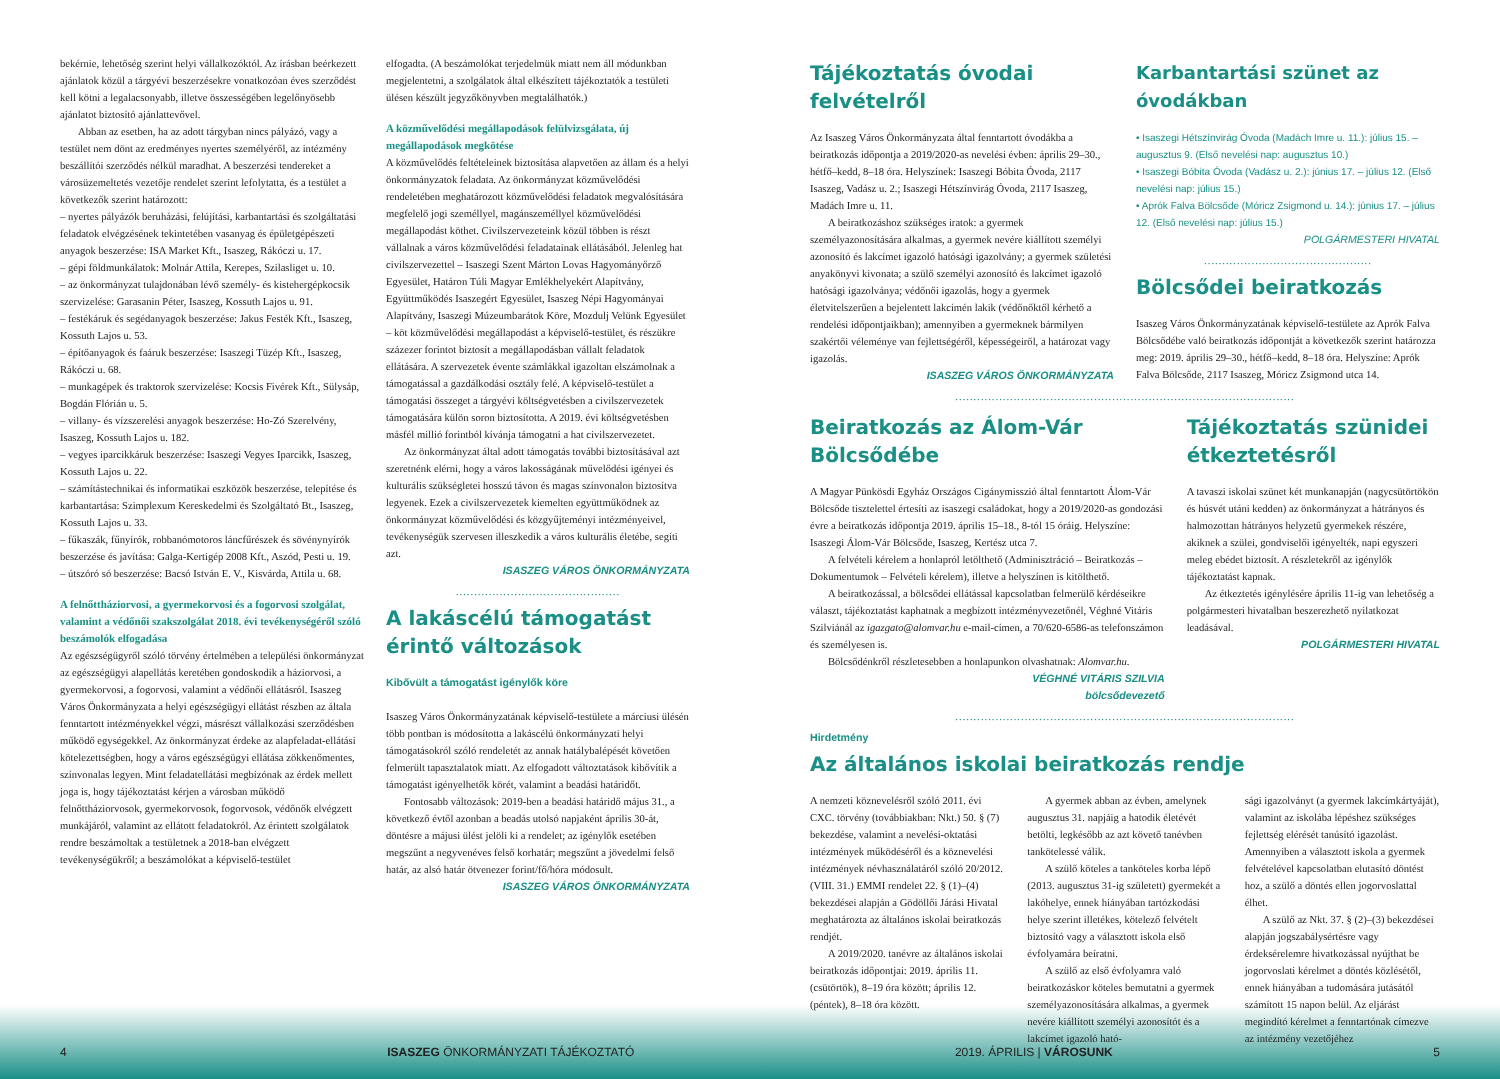bekérnie, lehetőség szerint helyi vállalkozóktól. Az írásban beérkezett ajánlatok közül a tárgyévi beszerzésekre vonatkozóan éves szerződést kell kötni a legalacsonyabb, illetve összességében legelőnyösebb ajánlatot biztosító ajánlattevővel.
Abban az esetben, ha az adott tárgyban nincs pályázó, vagy a testület nem dönt az eredményes nyertes személyéről, az intézmény beszállítói szerződés nélkül maradhat. A beszerzési tendereket a városüzemeltetés vezetője rendelet szerint lefolytatta, és a testület a következők szerint határozott:
– nyertes pályázók beruházási, felújítási, karbantartási és szolgáltatási feladatok elvégzésének tekintetében vasanyag és épületgépészeti anyagok beszerzése: ISA Market Kft., Isaszeg, Rákóczi u. 17.
– gépi földmunkálatok: Molnár Attila, Kerepes, Szilasliget u. 10.
– az önkormányzat tulajdonában lévő személy- és kistehergépkocsik szervizelése: Garasanin Péter, Isaszeg, Kossuth Lajos u. 91.
– festékáruk és segédanyagok beszerzése: Jakus Festék Kft., Isaszeg, Kossuth Lajos u. 53.
– építőanyagok és faáruk beszerzése: Isaszegi Tüzép Kft., Isaszeg, Rákóczi u. 68.
– munkagépek és traktorok szervizelése: Kocsis Fivérek Kft., Sülysáp, Bogdán Flórián u. 5.
– villany- és vízszerelési anyagok beszerzése: Ho-Zó Szerelvény, Isaszeg, Kossuth Lajos u. 182.
– vegyes iparcikkáruk beszerzése: Isaszegi Vegyes Iparcikk, Isaszeg, Kossuth Lajos u. 22.
– számítástechnikai és informatikai eszközök beszerzése, telepítése és karbantartása: Szimplexum Kereskedelmi és Szolgáltató Bt., Isaszeg, Kossuth Lajos u. 33.
– fűkaszák, fűnyírók, robbanómotoros láncfűrészek és sövénynyírók beszerzése és javítása: Galga-Kertigép 2008 Kft., Aszód, Pesti u. 19.
– útszóró só beszerzése: Bacsó István E. V., Kisvárda, Attila u. 68.
A felnőttháziorvosi, a gyermekorvosi és a fogorvosi szolgálat, valamint a védőnői szakszolgálat 2018. évi tevékenységéről szóló beszámolók elfogadása
Az egészségügyről szóló törvény értelmében a települési önkormányzat az egészségügyi alapellátás keretében gondoskodik a háziorvosi, a gyermekorvosi, a fogorvosi, valamint a védőnői ellátásról. Isaszeg Város Önkormányzata a helyi egészségügyi ellátást részben az általa fenntartott intézményekkel végzi, másrészt vállalkozási szerződésben működő egységekkel. Az önkormányzat érdeke az alapfeladat-ellátási kötelezettségben, hogy a város egészségügyi ellátása zökkenőmentes, színvonalas legyen. Mint feladatellátási megbízónak az érdek mellett joga is, hogy tájékoztatást kérjen a városban működő felnőttháziorvosok, gyermekorvosok, fogorvosok, védőnők elvégzett munkájáról, valamint az ellátott feladatokról. Az érintett szolgálatok rendre beszámoltak a testületnek a 2018-ban elvégzett tevékenységükről; a beszámolókat a képviselő-testület
elfogadta. (A beszámolókat terjedelmük miatt nem áll módunkban megjelentetni, a szolgálatok által elkészített tájékoztatók a testületi ülésen készült jegyzőkönyvben megtalálhatók.)
A közművelődési megállapodások felülvizsgálata, új megállapodások megkötése
A közművelődés feltételeinek biztosítása alapvetően az állam és a helyi önkormányzatok feladata. Az önkormányzat közművelődési rendeletében meghatározott közművelődési feladatok megvalósítására megfelelő jogi személlyel, magánszeméllyel közművelődési megállapodást köthet. Civilszervezeteink közül többen is részt vállalnak a város közművelődési feladatainak ellátásából. Jelenleg hat civilszervezettel – Isaszegi Szent Márton Lovas Hagyományőrző Egyesület, Határon Túli Magyar Emlékhelyekért Alapítvány, Együttműködés Isaszegért Egyesület, Isaszeg Népi Hagyományai Alapítvány, Isaszegi Múzeumbarátok Köre, Mozdulj Velünk Egyesület – köt közművelődési megállapodást a képviselő-testület, és részükre százezer forintot biztosít a megállapodásban vállalt feladatok ellátására. A szervezetek évente számlákkal igazoltan elszámolnak a támogatással a gazdálkodási osztály felé. A képviselő-testület a támogatási összeget a tárgyévi költségvetésben a civilszervezetek támogatására külön soron biztosította. A 2019. évi költségvetésben másfél millió forintból kívánja támogatni a hat civilszervezetet.
Az önkormányzat által adott támogatás további biztosításával azt szeretnénk elérni, hogy a város lakosságának művelődési igényei és kulturális szükségletei hosszú távon és magas színvonalon biztosítva legyenek. Ezek a civilszervezetek kiemelten együttműködnek az önkormányzat közművelődési és közgyűjteményi intézményeivel, tevékenységük szervesen illeszkedik a város kulturális életébe, segíti azt.
ISASZEG VÁROS ÖNKORMÁNYZATA
.............................................
A lakáscélú támogatást érintő változások
Kibővült a támogatást igénylők köre
Isaszeg Város Önkormányzatának képviselő-testülete a márciusi ülésén több pontban is módosította a lakáscélú önkormányzati helyi támogatásokról szóló rendeletét az annak hatálybalépését követően felmerült tapasztalatok miatt. Az elfogadott változtatások kibővítik a támogatást igényelhetők körét, valamint a beadási határidőt.
Fontosabb változások: 2019-ben a beadási határidő május 31., a következő évtől azonban a beadás utolsó napjaként április 30-át, döntésre a májusi ülést jelöli ki a rendelet; az igénylők esetében megszűnt a negyvenéves felső korhatár; megszűnt a jövedelmi felső határ, az alsó határ ötvenezer forint/fő/hóra módosult.
ISASZEG VÁROS ÖNKORMÁNYZATA
Tájékoztatás óvodai felvételről
Az Isaszeg Város Önkormányzata által fenntartott óvodákba a beiratkozás időpontja a 2019/2020-as nevelési évben: április 29–30., hétfő–kedd, 8–18 óra. Helyszínek: Isaszegi Bóbita Óvoda, 2117 Isaszeg, Vadász u. 2.; Isaszegi Hétszínvirág Óvoda, 2117 Isaszeg, Madách Imre u. 11.
A beiratkozáshoz szükséges iratok: a gyermek személyazonosítására alkalmas, a gyermek nevére kiállított személyi azonosító és lakcímet igazoló hatósági igazolvány; a gyermek születési anyakönyvi kivonata; a szülő személyi azonosító és lakcímet igazoló hatósági igazolványa; védőnői igazolás, hogy a gyermek életvitelszerűen a bejelentett lakcímén lakik (védőnőktől kérhető a rendelési időpontjaikban); amennyiben a gyermeknek bármilyen szakértői véleménye van fejlettségéről, képességeiről, a határozat vagy igazolás.
ISASZEG VÁROS ÖNKORMÁNYZATA
Karbantartási szünet az óvodákban
• Isaszegi Hétszínvirág Óvoda (Madách Imre u. 11.): július 15. – augusztus 9. (Első nevelési nap: augusztus 10.)
• Isaszegi Bóbita Óvoda (Vadász u. 2.): június 17. – július 12. (Első nevelési nap: július 15.)
• Aprók Falva Bölcsőde (Móricz Zsigmond u. 14.): június 17. – július 12. (Első nevelési nap: július 15.)
POLGÁRMESTERI HIVATAL
..............................................
Bölcsődei beiratkozás
Isaszeg Város Önkormányzatának képviselő-testülete az Aprók Falva Bölcsődébe való beiratkozás időpontját a következők szerint határozza meg: 2019. április 29–30., hétfő–kedd, 8–18 óra. Helyszíne: Aprók Falva Bölcsőde, 2117 Isaszeg, Móricz Zsigmond utca 14.
.............................................................................................
Beiratkozás az Álom-Vár Bölcsődébe
A Magyar Pünkösdi Egyház Országos Cigánymisszió által fenntartott Álom-Vár Bölcsőde tisztelettel értesíti az isaszegi családokat, hogy a 2019/2020-as gondozási évre a beiratkozás időpontja 2019. április 15–18., 8-tól 15 óráig. Helyszíne: Isaszegi Álom-Vár Bölcsőde, Isaszeg, Kertész utca 7.
A felvételi kérelem a honlapról letölthető (Adminisztráció – Beiratkozás – Dokumentumok – Felvételi kérelem), illetve a helyszínen is kitölthető.
A beiratkozással, a bölcsődei ellátással kapcsolatban felmerülő kérdéseikre választ, tájékoztatást kaphatnak a megbízott intézményvezetőnél, Véghné Vitáris Szilviánál az igazgato@alomvar.hu e-mail-címen, a 70/620-6586-as telefonszámon és személyesen is.
Bölcsődénkről részletesebben a honlapunkon olvashatnak: Alomvar.hu.
VÉGHNÉ VITÁRIS SZILVIA
bölcsődevezető
Tájékoztatás szünidei étkeztetésről
A tavaszi iskolai szünet két munkanapján (nagycsütörtökön és húsvét utáni kedden) az önkormányzat a hátrányos és halmozottan hátrányos helyzetű gyermekek részére, akiknek a szülei, gondviselői igényelték, napi egyszeri meleg ebédet biztosít. A részletekről az igénylők tájékoztatást kapnak.
Az étkeztetés igénylésére április 11-ig van lehetőség a polgármesteri hivatalban beszerezhető nyilatkozat leadásával.
POLGÁRMESTERI HIVATAL
.............................................................................................
Hirdetmény
Az általános iskolai beiratkozás rendje
A nemzeti köznevelésről szóló 2011. évi CXC. törvény (továbbiakban: Nkt.) 50. § (7) bekezdése, valamint a nevelési-oktatási intézmények működéséről és a köznevelési intézmények névhasználatáról szóló 20/2012. (VIII. 31.) EMMI rendelet 22. § (1)–(4) bekezdései alapján a Gödöllői Járási Hivatal meghatározta az általános iskolai beiratkozás rendjét.
A 2019/2020. tanévre az általános iskolai beiratkozás időpontjai: 2019. április 11. (csütörtök), 8–19 óra között; április 12. (péntek), 8–18 óra között.
A gyermek abban az évben, amelynek augusztus 31. napjáig a hatodik életévét betölti, legkésőbb az azt követő tanévben tankötelessé válik.
A szülő köteles a tanköteles korba lépő (2013. augusztus 31-ig született) gyermekét a lakóhelye, ennek hiányában tartózkodási helye szerint illetékes, kötelező felvételt biztosító vagy a választott iskola első évfolyamára beíratni.
A szülő az első évfolyamra való beiratkozáskor köteles bemutatni a gyermek személyazonosítására alkalmas, a gyermek nevére kiállított személyi azonosítót és a lakcímet igazoló ható-
sági igazolványt (a gyermek lakcímkártyáját), valamint az iskolába lépéshez szükséges fejlettség elérését tanúsító igazolást. Amennyiben a választott iskola a gyermek felvételével kapcsolatban elutasító döntést hoz, a szülő a döntés ellen jogorvoslattal élhet.
A szülő az Nkt. 37. § (2)–(3) bekezdései alapján jogszabálysértésre vagy érdeksérelemre hivatkozással nyújthat be jogorvoslati kérelmet a döntés közlésétől, ennek hiányában a tudomására jutásától számított 15 napon belül. Az eljárást megindító kérelmet a fenntartónak címezve az intézmény vezetőjéhez
4 ISASZEG ÖNKORMÁNYZATI TÁJÉKOZTATÓ 2019. ÁPRILIS | VÁROSUNK 5